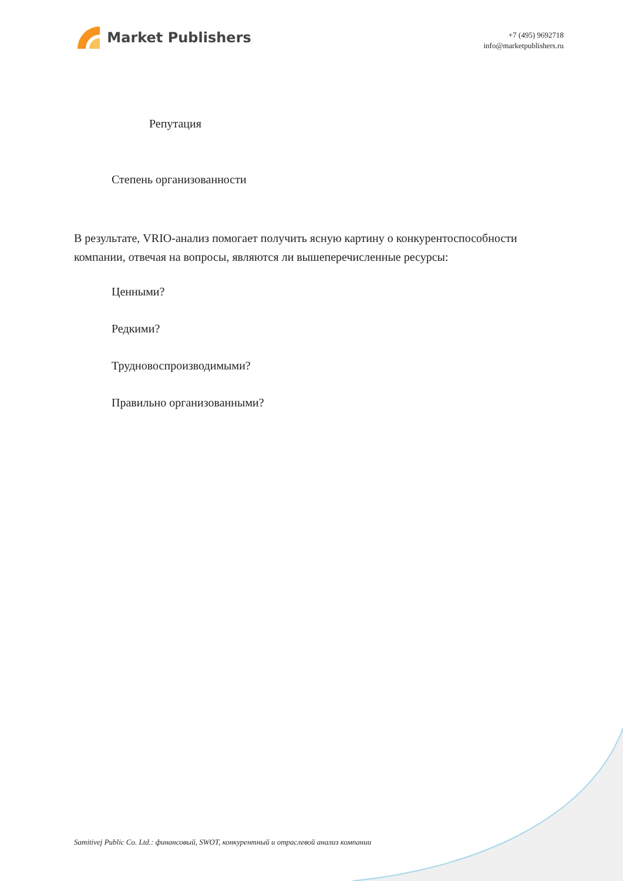Market Publishers
+7 (495) 9692718
info@marketpublishers.ru
Репутация
Степень организованности
В результате, VRIO-анализ помогает получить ясную картину о конкурентоспособности компании, отвечая на вопросы, являются ли вышеперечисленные ресурсы:
Ценными?
Редкими?
Трудновоспроизводимыми?
Правильно организованными?
Samitivej Public Co. Ltd.: финансовый, SWOT, конкурентный и отраслевой анализ компании